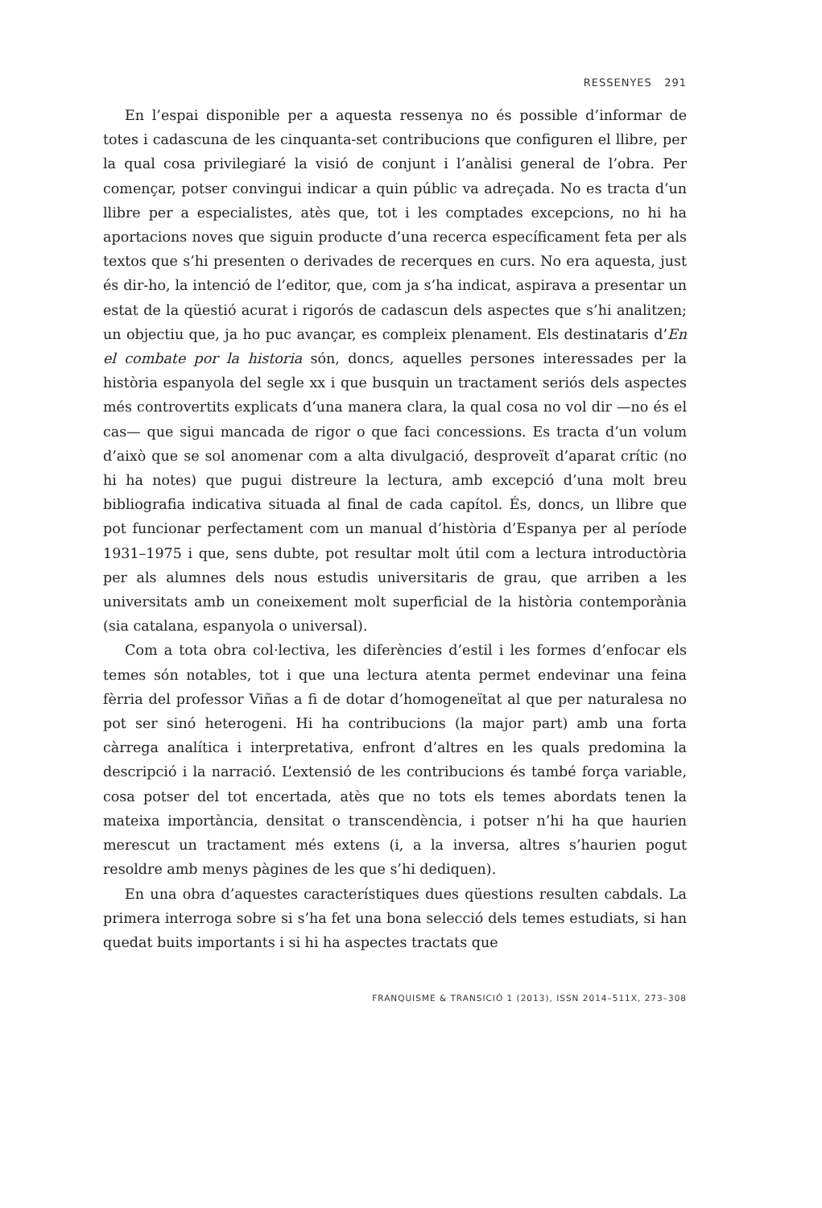RESSENYES 291
En l’espai disponible per a aquesta ressenya no és possible d’informar de totes i cadascuna de les cinquanta-set contribucions que configuren el llibre, per la qual cosa privilegiaré la visió de conjunt i l’anàlisi general de l’obra. Per començar, potser convingui indicar a quin públic va adreçada. No es tracta d’un llibre per a especialistes, atès que, tot i les comptades excepcions, no hi ha aportacions noves que siguin producte d’una recerca específicament feta per als textos que s’hi presenten o derivades de recerques en curs. No era aquesta, just és dir-ho, la intenció de l’editor, que, com ja s’ha indicat, aspirava a presentar un estat de la qüestió acurat i rigorós de cadascun dels aspectes que s’hi analitzen; un objectiu que, ja ho puc avançar, es compleix plenament. Els destinataris d’En el combate por la historia són, doncs, aquelles persones interessades per la història espanyola del segle xx i que busquin un tractament seriós dels aspectes més controvertits explicats d’una manera clara, la qual cosa no vol dir —no és el cas— que sigui mancada de rigor o que faci concessions. Es tracta d’un volum d’això que se sol anomenar com a alta divulgació, desproveït d’aparat crític (no hi ha notes) que pugui distreure la lectura, amb excepció d’una molt breu bibliografia indicativa situada al final de cada capítol. És, doncs, un llibre que pot funcionar perfectament com un manual d’història d’Espanya per al període 1931–1975 i que, sens dubte, pot resultar molt útil com a lectura introductòria per als alumnes dels nous estudis universitaris de grau, que arriben a les universitats amb un coneixement molt superficial de la història contemporània (sia catalana, espanyola o universal).
Com a tota obra col·lectiva, les diferències d’estil i les formes d’enfocar els temes són notables, tot i que una lectura atenta permet endevinar una feina fèrria del professor Viñas a fi de dotar d’homogeneïtat al que per naturalesa no pot ser sinó heterogeni. Hi ha contribucions (la major part) amb una forta càrrega analítica i interpretativa, enfront d’altres en les quals predomina la descripció i la narració. L’extensió de les contribucions és també força variable, cosa potser del tot encertada, atès que no tots els temes abordats tenen la mateixa importància, densitat o transcendència, i potser n’hi ha que haurien merescut un tractament més extens (i, a la inversa, altres s’haurien pogut resoldre amb menys pàgines de les que s’hi dediquen).
En una obra d’aquestes característiques dues qüestions resulten cabdals. La primera interroga sobre si s’ha fet una bona selecció dels temes estudiats, si han quedat buits importants i si hi ha aspectes tractats que
FRANQUISME & TRANSICIÓ 1 (2013), ISSN 2014–511X, 273–308